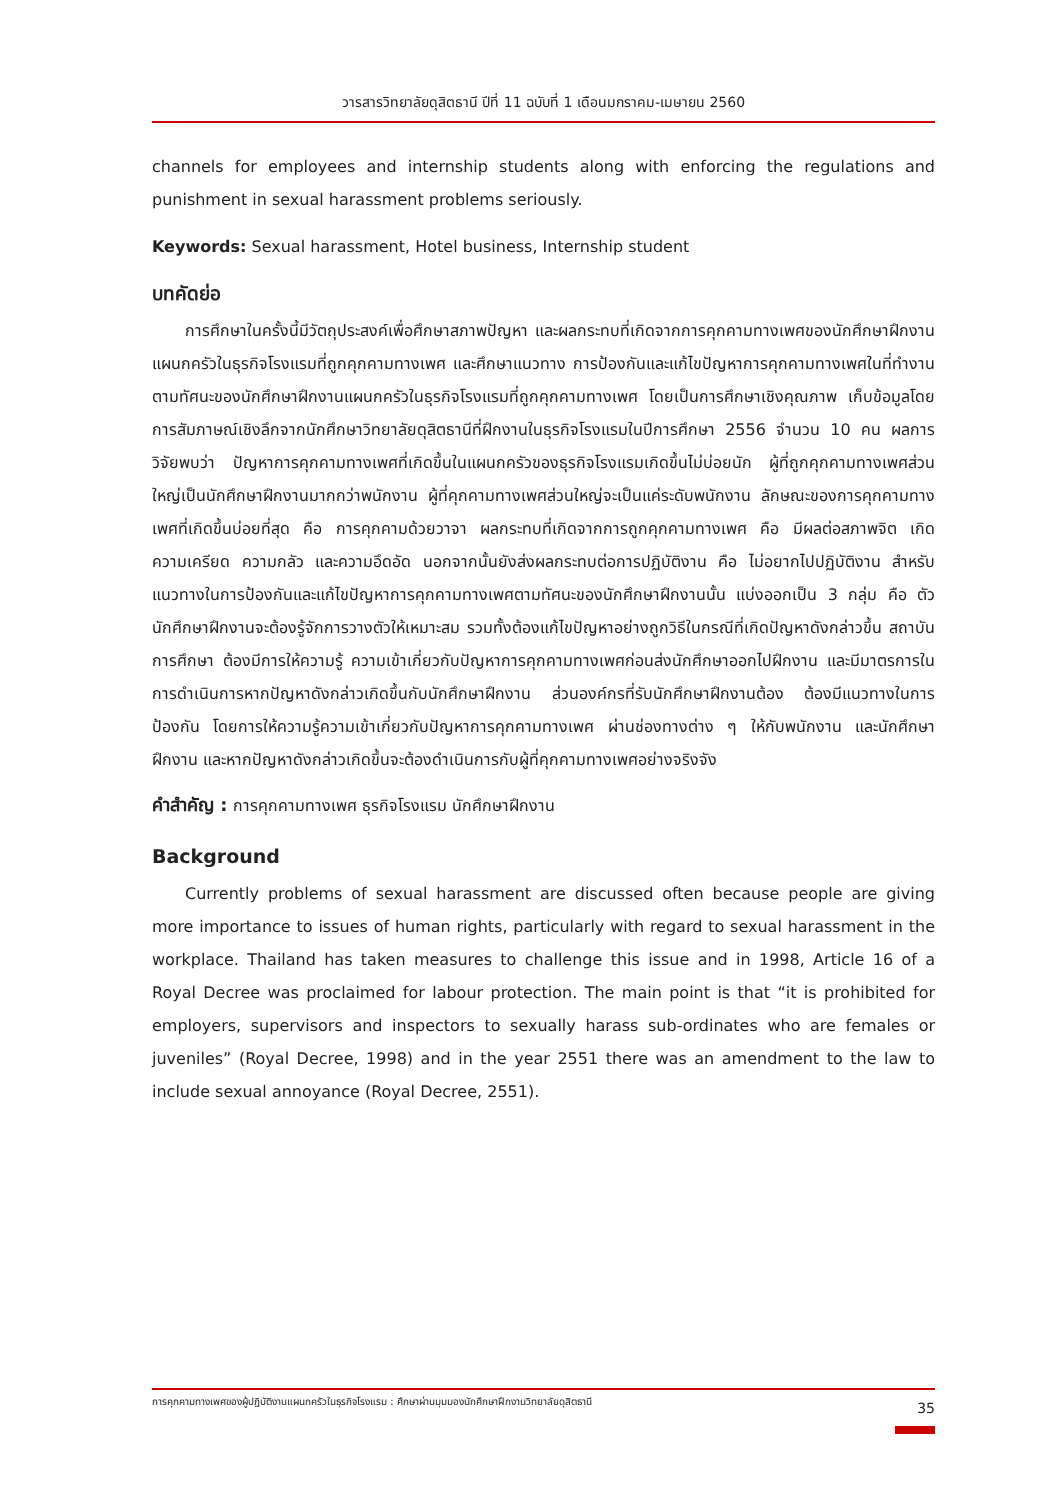วารสารวิทยาลัยดุสิตธานี ปีที่ 11 ฉบับที่ 1 เดือนมกราคม-เมษายน 2560
channels for employees and internship students along with enforcing the regulations and punishment in sexual harassment problems seriously.
Keywords: Sexual harassment, Hotel business, Internship student
บทคัดย่อ
การศึกษาในครั้งนี้มีวัตถุประสงค์เพื่อศึกษาสภาพปัญหา และผลกระทบที่เกิดจากการคุกคามทางเพศของนักศึกษาฝึกงานแผนกครัวในธุรกิจโรงแรมที่ถูกคุกคามทางเพศ และศึกษาแนวทาง การป้องกันและแก้ไขปัญหาการคุกคามทางเพศในที่ทำงานตามทัศนะของนักศึกษาฝึกงานแผนกครัวในธุรกิจโรงแรมที่ถูกคุกคามทางเพศ โดยเป็นการศึกษาเชิงคุณภาพ เก็บข้อมูลโดยการสัมภาษณ์เชิงลึกจากนักศึกษาวิทยาลัยดุสิตธานีที่ฝึกงานในธุรกิจโรงแรมในปีการศึกษา 2556 จำนวน 10 คน ผลการวิจัยพบว่า ปัญหาการคุกคามทางเพศที่เกิดขึ้นในแผนกครัวของธุรกิจโรงแรมเกิดขึ้นไม่บ่อยนัก ผู้ที่ถูกคุกคามทางเพศส่วนใหญ่เป็นนักศึกษาฝึกงานมากกว่าพนักงาน ผู้ที่คุกคามทางเพศส่วนใหญ่จะเป็นแค่ระดับพนักงาน ลักษณะของการคุกคามทางเพศที่เกิดขึ้นบ่อยที่สุด คือ การคุกคามด้วยวาจา ผลกระทบที่เกิดจากการถูกคุกคามทางเพศ คือ มีผลต่อสภาพจิต เกิดความเครียด ความกลัว และความอึดอัด นอกจากนั้นยังส่งผลกระทบต่อการปฏิบัติงาน คือ ไม่อยากไปปฏิบัติงาน สำหรับแนวทางในการป้องกันและแก้ไขปัญหาการคุกคามทางเพศตามทัศนะของนักศึกษาฝึกงานนั้น แบ่งออกเป็น 3 กลุ่ม คือ ตัวนักศึกษาฝึกงานจะต้องรู้จักการวางตัวให้เหมาะสม รวมทั้งต้องแก้ไขปัญหาอย่างถูกวิธีในกรณีที่เกิดปัญหาดังกล่าวขึ้น สถาบันการศึกษา ต้องมีการให้ความรู้ ความเข้าเกี่ยวกับปัญหาการคุกคามทางเพศก่อนส่งนักศึกษาออกไปฝึกงาน และมีมาตรการในการดำเนินการหากปัญหาดังกล่าวเกิดขึ้นกับนักศึกษาฝึกงาน ส่วนองค์กรที่รับนักศึกษาฝึกงานต้อง ต้องมีแนวทางในการป้องกัน โดยการให้ความรู้ความเข้าเกี่ยวกับปัญหาการคุกคามทางเพศ ผ่านช่องทางต่าง ๆ ให้กับพนักงาน และนักศึกษาฝึกงาน และหากปัญหาดังกล่าวเกิดขึ้นจะต้องดำเนินการกับผู้ที่คุกคามทางเพศอย่างจริงจัง
คำสำคัญ : การคุกคามทางเพศ ธุรกิจโรงแรม นักศึกษาฝึกงาน
Background
Currently problems of sexual harassment are discussed often because people are giving more importance to issues of human rights, particularly with regard to sexual harassment in the workplace. Thailand has taken measures to challenge this issue and in 1998, Article 16 of a Royal Decree was proclaimed for labour protection. The main point is that “it is prohibited for employers, supervisors and inspectors to sexually harass sub-ordinates who are females or juveniles” (Royal Decree, 1998) and in the year 2551 there was an amendment to the law to include sexual annoyance (Royal Decree, 2551).
การคุกคามทางเพศของผู้ปฏิบัติงานแผนกครัวในธุรกิจโรงแรม : ศึกษาผ่านมุมมองนักศึกษาฝึกงานวิทยาลัยดุสิตธานี 35